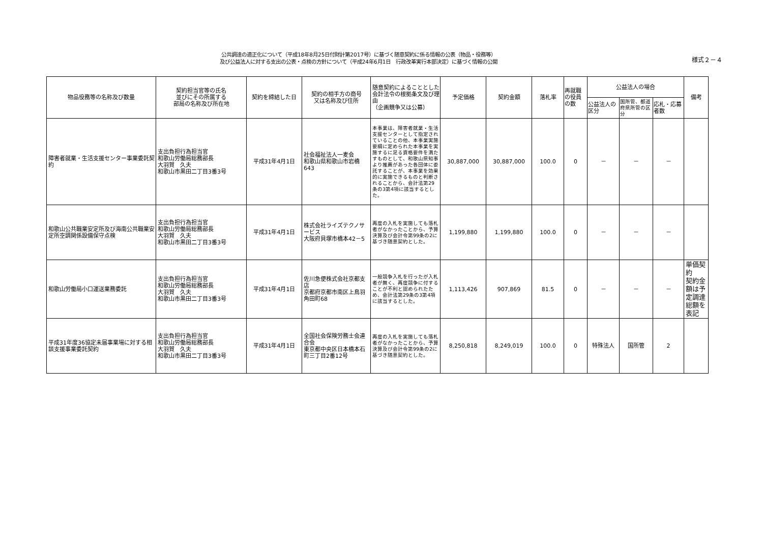公共調達の適正化について（平成18年8月25日付財計第2017号）に基づく随意契約に係る情報の公表（物品・役務等）
及び公益法人に対する支出の公表・点検の方針について（平成24年6月1日　行政改革実行本部決定）に基づく情報の公開
様式２－４
| 物品役務等の名称及び数量 | 契約担当官等の氏名 並びにその所属する 部局の名称及び所在地 | 契約を締結した日 | 契約の相手方の商号 又は名称及び住所 | 随意契約によることとした会計法令の根拠条文及び理由 （企画競争又は公募） | 予定価格 | 契約金額 | 落札率 | 再就職の役員の数 | 公益法人の場合 | | | 備考 |
| --- | --- | --- | --- | --- | --- | --- | --- | --- | --- | --- | --- | --- |
| | | | | | | | | | 公益法人の区分 | 国所管、都道府県所管の区分 | 応札・応募者数 | |
| 障害者就業・生活支援センター事業委託契約 | 支出負担行為担当官 和歌山労働局総務部長 大羽賀 久夫 和歌山市黒田二丁目3番3号 | 平成31年4月1日 | 社会福祉法人一麦会 和歌山県和歌山市岩橋643 | 本事業は、障害者就業・生活支援センターとして指定されていることの他、本事業実施要綱に定められた本事業を実施するに足る資格要件を満たすものとして、和歌山県知事より推薦があった各団体に委託することが、本事業を効果的に実施できるものと判断されることから、会計法第29条の3第4項に該当するとした。 | 30,887,000 | 30,887,000 | 100.0 | 0 | － | － | － | |
| 和歌山公共職業安定所及び海南公共職業安定所空調関係設備保守点検 | 支出負担行為担当官 和歌山労働局総務部長 大羽賀 久夫 和歌山市黒田二丁目3番3号 | 平成31年4月1日 | 株式会社ライズテクノサービス 大阪府貝塚市橋本42－5 | 再度の入札を実施しても落札者がなかったことから、予算決算及び会計令第99条の2に基づき随意契約とした。 | 1,199,880 | 1,199,880 | 100.0 | 0 | － | － | － | |
| 和歌山労働局小口運送業務委託 | 支出負担行為担当官 和歌山労働局総務部長 大羽賀 久夫 和歌山市黒田二丁目3番3号 | 平成31年4月1日 | 佐川急便株式会社京都支店 京都府京都市南区上鳥羽角田町68 | 一般競争入札を行ったが入札者が無く、再度競争に付することが不利と認められたため、会計法第29条の3第4項に該当するとした。 | 1,113,426 | 907,869 | 81.5 | 0 | － | － | － | 単価契約 契約金額は予定調達総額を表記 |
| 平成31年度36協定未届事業場に対する相談支援事業委託契約 | 支出負担行為担当官 和歌山労働局総務部長 大羽賀 久夫 和歌山市黒田二丁目3番3号 | 平成31年4月1日 | 全国社会保険労務士会連合会 東京都中央区日本橋本石町三丁目2番12号 | 再度の入札を実施しても落札者がなかったことから、予算決算及び会計令第99条の2に基づき随意契約とした。 | 8,250,818 | 8,249,019 | 100.0 | 0 | 特殊法人 | 国所管 | 2 | |